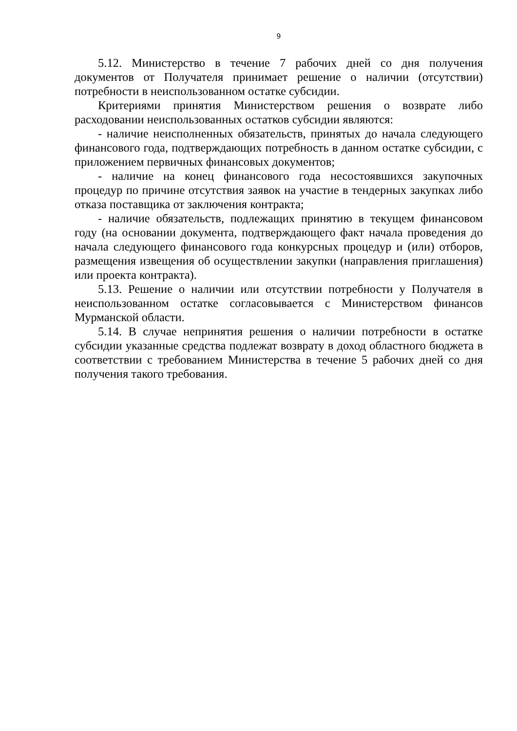9
5.12. Министерство в течение 7 рабочих дней со дня получения документов от Получателя принимает решение о наличии (отсутствии) потребности в неиспользованном остатке субсидии.
Критериями принятия Министерством решения о возврате либо расходовании неиспользованных остатков субсидии являются:
- наличие неисполненных обязательств, принятых до начала следующего финансового года, подтверждающих потребность в данном остатке субсидии, с приложением первичных финансовых документов;
- наличие на конец финансового года несостоявшихся закупочных процедур по причине отсутствия заявок на участие в тендерных закупках либо отказа поставщика от заключения контракта;
- наличие обязательств, подлежащих принятию в текущем финансовом году (на основании документа, подтверждающего факт начала проведения до начала следующего финансового года конкурсных процедур и (или) отборов, размещения извещения об осуществлении закупки (направления приглашения) или проекта контракта).
5.13. Решение о наличии или отсутствии потребности у Получателя в неиспользованном остатке согласовывается с Министерством финансов Мурманской области.
5.14. В случае непринятия решения о наличии потребности в остатке субсидии указанные средства подлежат возврату в доход областного бюджета в соответствии с требованием Министерства в течение 5 рабочих дней со дня получения такого требования.